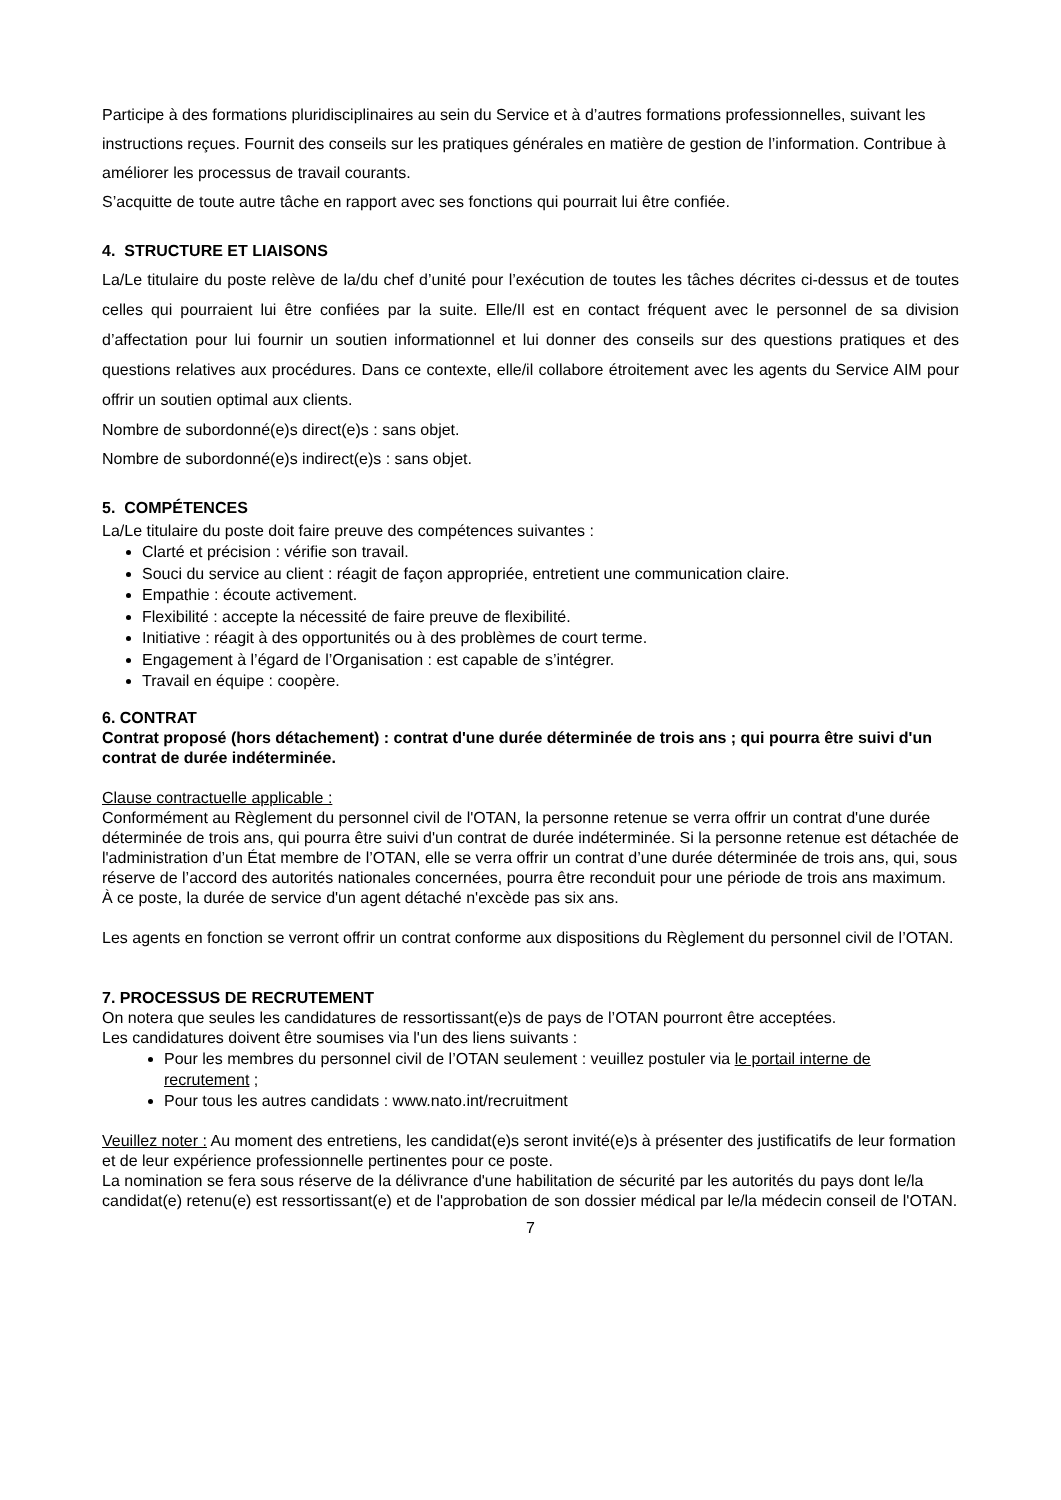Participe à des formations pluridisciplinaires au sein du Service et à d’autres formations professionnelles, suivant les instructions reçues. Fournit des conseils sur les pratiques générales en matière de gestion de l’information. Contribue à améliorer les processus de travail courants.
S’acquitte de toute autre tâche en rapport avec ses fonctions qui pourrait lui être confiée.
4. STRUCTURE ET LIAISONS
La/Le titulaire du poste relève de la/du chef d’unité pour l’exécution de toutes les tâches décrites ci-dessus et de toutes celles qui pourraient lui être confiées par la suite. Elle/Il est en contact fréquent avec le personnel de sa division d’affectation pour lui fournir un soutien informationnel et lui donner des conseils sur des questions pratiques et des questions relatives aux procédures. Dans ce contexte, elle/il collabore étroitement avec les agents du Service AIM pour offrir un soutien optimal aux clients.
Nombre de subordonné(e)s direct(e)s : sans objet.
Nombre de subordonné(e)s indirect(e)s : sans objet.
5. COMPÉTENCES
La/Le titulaire du poste doit faire preuve des compétences suivantes :
Clarté et précision : vérifie son travail.
Souci du service au client : réagit de façon appropriée, entretient une communication claire.
Empathie : écoute activement.
Flexibilité : accepte la nécessité de faire preuve de flexibilité.
Initiative : réagit à des opportunités ou à des problèmes de court terme.
Engagement à l’égard de l’Organisation : est capable de s’intégrer.
Travail en équipe : coopère.
6. CONTRAT
Contrat proposé (hors détachement) : contrat d'une durée déterminée de trois ans ; qui pourra être suivi d'un contrat de durée indéterminée.
Clause contractuelle applicable :
Conformément au Règlement du personnel civil de l'OTAN, la personne retenue se verra offrir un contrat d'une durée déterminée de trois ans, qui pourra être suivi d'un contrat de durée indéterminée. Si la personne retenue est détachée de l'administration d’un État membre de l’OTAN, elle se verra offrir un contrat d’une durée déterminée de trois ans, qui, sous réserve de l’accord des autorités nationales concernées, pourra être reconduit pour une période de trois ans maximum. À ce poste, la durée de service d'un agent détaché n'excède pas six ans.
Les agents en fonction se verront offrir un contrat conforme aux dispositions du Règlement du personnel civil de l’OTAN.
7. PROCESSUS DE RECRUTEMENT
On notera que seules les candidatures de ressortissant(e)s de pays de l’OTAN pourront être acceptées.
Les candidatures doivent être soumises via l'un des liens suivants :
Pour les membres du personnel civil de l’OTAN seulement : veuillez postuler via le portail interne de recrutement ;
Pour tous les autres candidats : www.nato.int/recruitment
Veuillez noter : Au moment des entretiens, les candidat(e)s seront invité(e)s à présenter des justificatifs de leur formation et de leur expérience professionnelle pertinentes pour ce poste.
La nomination se fera sous réserve de la délivrance d'une habilitation de sécurité par les autorités du pays dont le/la candidat(e) retenu(e) est ressortissant(e) et de l'approbation de son dossier médical par le/la médecin conseil de l'OTAN.
7